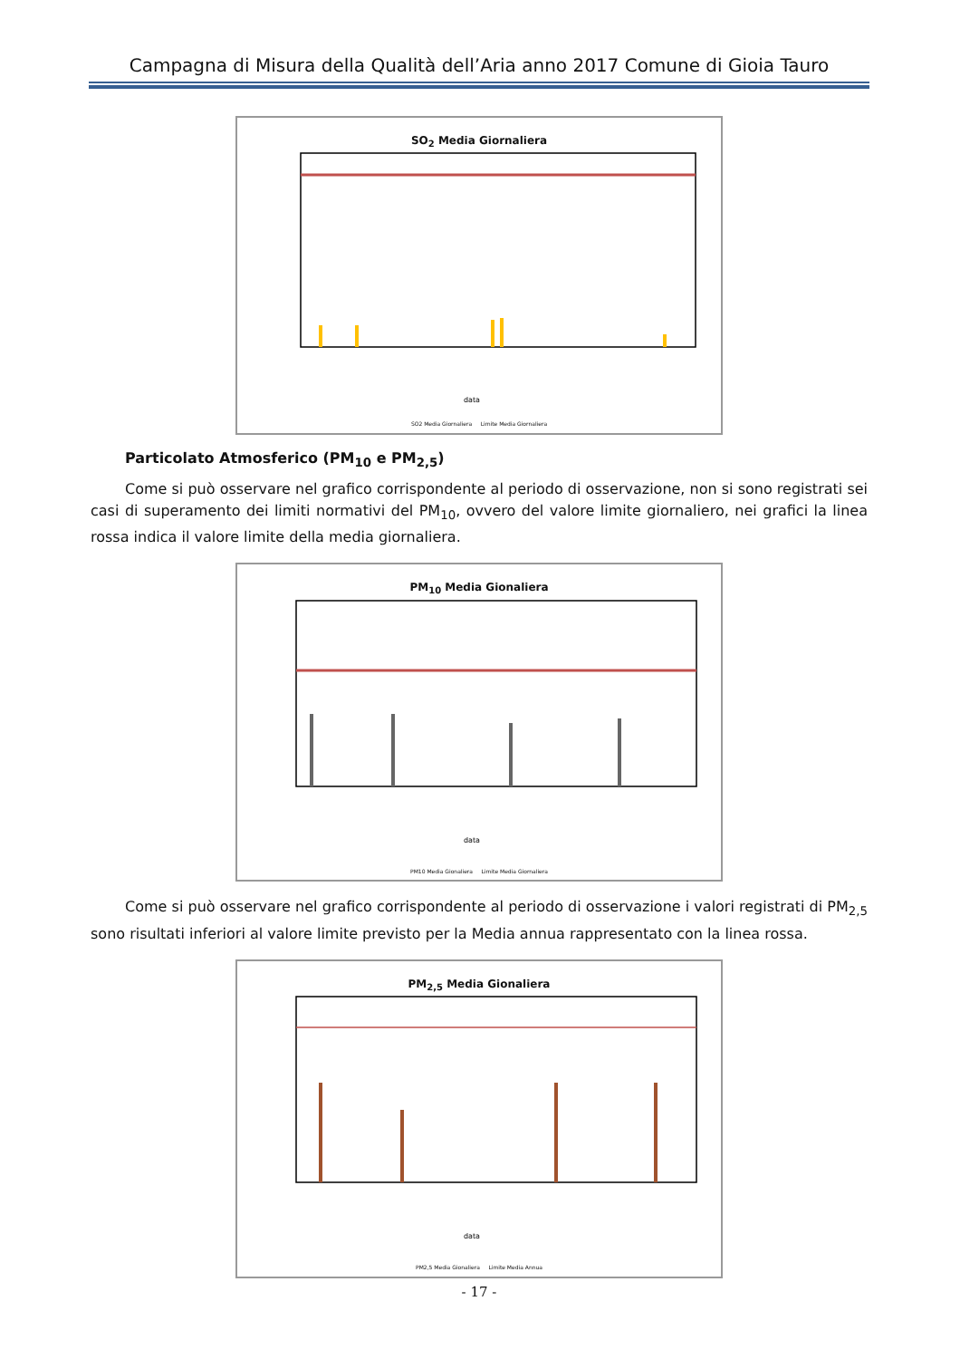Campagna di Misura della Qualità dell’Aria anno 2017 Comune di Gioia Tauro
SO<sub>2</sub> Media Giornaliera
data
SO2 Media Giornaliera Limite Media Giornaliera
Particolato Atmosferico (PM<sub>10</sub> e PM<sub>2,5</sub>)
Come si può osservare nel grafico corrispondente al periodo di osservazione, non si sono registrati sei casi di superamento dei limiti normativi del PM<sub>10</sub>, ovvero del valore limite giornaliero, nei grafici la linea rossa indica il valore limite della media giornaliera.
PM<sub>10</sub> Media Gionaliera
data
PM10 Media Gionaliera Limite Media Giornaliera
Come si può osservare nel grafico corrispondente al periodo di osservazione i valori registrati di PM<sub>2,5</sub> sono risultati inferiori al valore limite previsto per la Media annua rappresentato con la linea rossa.
PM<sub>2,5</sub> Media Gionaliera
data
PM2,5 Media Gionaliera Limite Media Annua
- 17 -